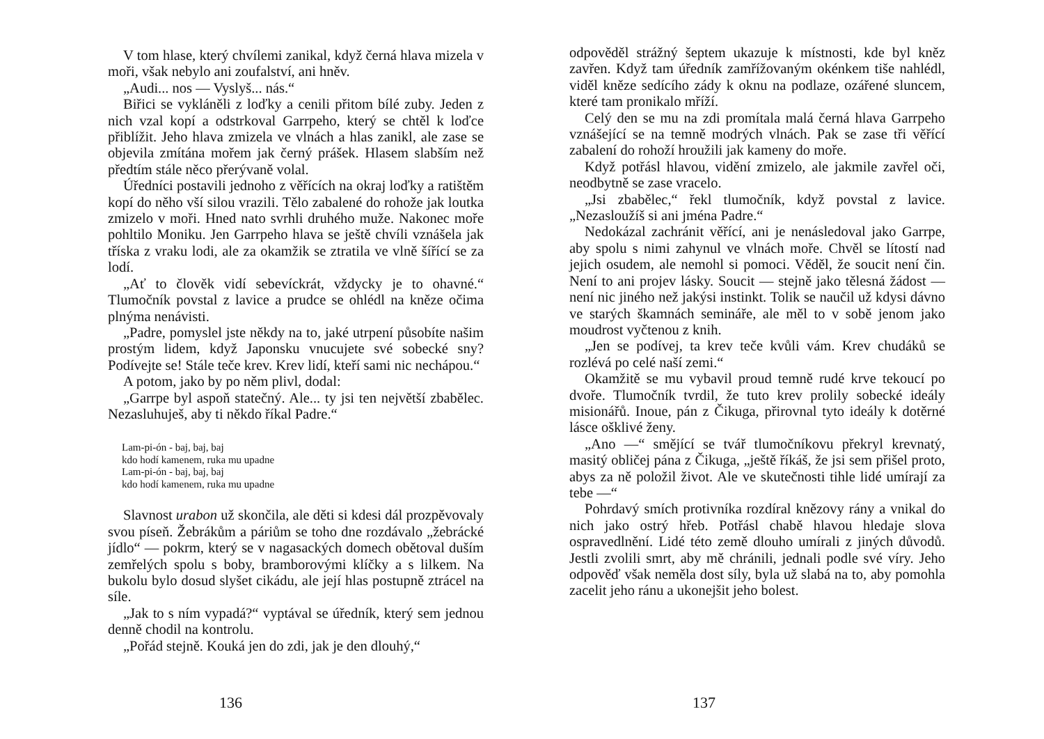V tom hlase, který chvílemi zanikal, když černá hlava mizela v moři, však nebylo ani zoufalství, ani hněv.
„Audi... nos — Vyslyš... nás.“
Biřici se vykláněli z loďky a cenili přitom bílé zuby. Jeden z nich vzal kopí a odstrkoval Garrpeho, který se chtěl k loďce přiblížit. Jeho hlava zmizela ve vlnách a hlas zanikl, ale zase se objevila zmítána mořem jak černý prášek. Hlasem slabším než předtím stále něco přerývaně volal.
Úředníci postavili jednoho z věřících na okraj loďky a ratištěm kopí do něho vší silou vrazili. Tělo zabalené do rohože jak loutka zmizelo v moři. Hned nato svrhli druhého muže. Nakonec moře pohltilo Moniku. Jen Garrpeho hlava se ještě chvíli vznášela jak tříska z vraku lodi, ale za okamžik se ztratila ve vlně šířící se za lodí.
„Ať to člověk vidí sebevíckrát, vždycky je to ohavné.“ Tlumočník povstal z lavice a prudce se ohlédl na kněze očima plnýma nenávisti.
„Padre, pomyslel jste někdy na to, jaké utrpení působíte našim prostým lidem, když Japonsku vnucujete své sobecké sny? Podívejte se! Stále teče krev. Krev lidí, kteří sami nic nechápou.“
A potom, jako by po něm plivl, dodal:
„Garrpe byl aspoň statečný. Ale... ty jsi ten největší zbabělec. Nezasluhuješ, aby ti někdo říkal Padre.“
Lam-pi-ón - baj, baj, baj
kdo hodí kamenem, ruka mu upadne
Lam-pi-ón - baj, baj, baj
kdo hodí kamenem, ruka mu upadne
Slavnost urabon už skončila, ale děti si kdesi dál prozpěvovaly svou píseň. Žebrákům a páriům se toho dne rozdávalo „žebrácké jídlo“ — pokrm, který se v nagasackých domech obětoval duším zemřelých spolu s boby, bramborovými klíčky a s lilkem. Na bukolu bylo dosud slyšet cikádu, ale její hlas postupně ztrácel na síle.
„Jak to s ním vypadá?“ vyptával se úředník, který sem jednou denně chodil na kontrolu.
„Pořád stejně. Kouká jen do zdi, jak je den dlouhý,“
136
odpověděl strážný šeptem ukazuje k místnosti, kde byl kněz zavřen. Když tam úředník zamřížovaným okénkem tiše nahlédl, viděl kněze sedícího zády k oknu na podlaze, ozářené sluncem, které tam pronikalo mříží.
Celý den se mu na zdi promítala malá černá hlava Garrpeho vznášející se na temně modrých vlnách. Pak se zase tři věřící zabalení do rohoží hroužili jak kameny do moře.
Když potřásl hlavou, vidění zmizelo, ale jakmile zavřel oči, neodbytně se zase vracelo.
„Jsi zbabělec,“ řekl tlumočník, když povstal z lavice. „Nezasloužíš si ani jména Padre.“
Nedokázal zachránit věřící, ani je nenásledoval jako Garrpe, aby spolu s nimi zahynul ve vlnách moře. Chvěl se lítostí nad jejich osudem, ale nemohl si pomoci. Věděl, že soucit není čin. Není to ani projev lásky. Soucit — stejně jako tělesná žádost — není nic jiného než jakýsi instinkt. Tolik se naučil už kdysi dávno ve starých škamnách semináře, ale měl to v sobě jenom jako moudrost vyčtenou z knih.
„Jen se podívej, ta krev teče kvůli vám. Krev chudáků se rozlévá po celé naší zemi.“
Okamžitě se mu vybavil proud temně rudé krve tekoucí po dvoře. Tlumočník tvrdil, že tuto krev prolily sobecké ideály misionářů. Inoue, pán z Čikuga, přirovnal tyto ideály k dotěrné lásce ošklivé ženy.
„Ano —“ smějící se tvář tlumočníkovu překryl krevnatý, masitý obličej pána z Čikuga, „ještě říkáš, že jsi sem přišel proto, abys za ně položil život. Ale ve skutečnosti tihle lidé umírají za tebe —“
Pohrdavý smích protivníka rozdíral knězovy rány a vnikal do nich jako ostrý hřeb. Potřásl chabě hlavou hledaje slova ospravedlnění. Lidé této země dlouho umírali z jiných důvodů. Jestli zvolili smrt, aby mě chránili, jednali podle své víry. Jeho odpověď však neměla dost síly, byla už slabá na to, aby pomohla zacelit jeho ránu a ukonejšit jeho bolest.
137